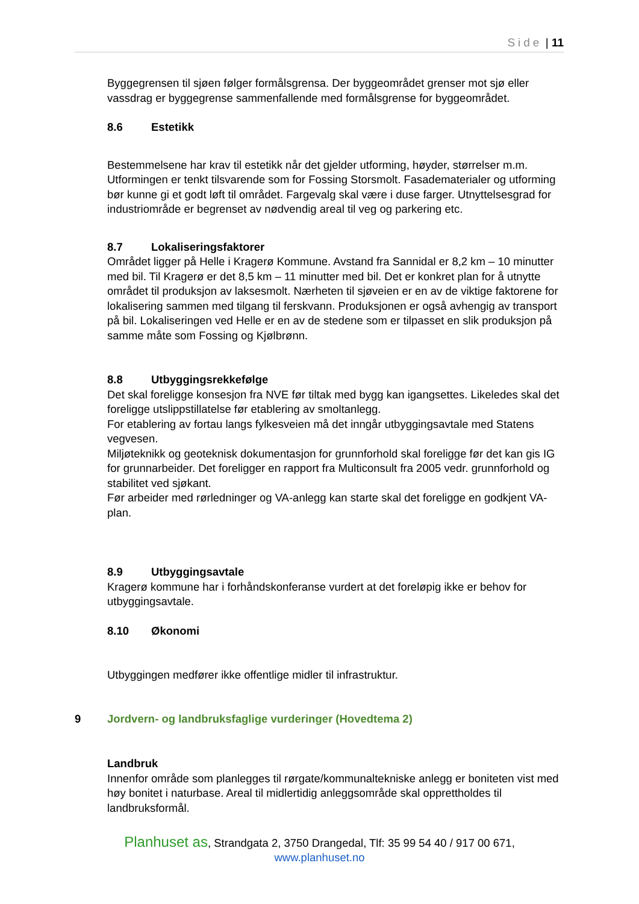Side | 11
Byggegrensen til sjøen følger formålsgrensa. Der byggeområdet grenser mot sjø eller vassdrag er byggegrense sammenfallende med formålsgrense for byggeområdet.
8.6 Estetikk
Bestemmelsene har krav til estetikk når det gjelder utforming, høyder, størrelser m.m. Utformingen er tenkt tilsvarende som for Fossing Storsmolt. Fasadematerialer og utforming bør kunne gi et godt løft til området. Fargevalg skal være i duse farger. Utnyttelsesgrad for industriområde er begrenset av nødvendig areal til veg og parkering etc.
8.7 Lokaliseringsfaktorer
Området ligger på Helle i Kragerø Kommune. Avstand fra Sannidal er 8,2 km – 10 minutter med bil. Til Kragerø er det 8,5 km – 11 minutter med bil. Det er konkret plan for å utnytte området til produksjon av laksesmolt. Nærheten til sjøveien er en av de viktige faktorene for lokalisering sammen med tilgang til ferskvann. Produksjonen er også avhengig av transport på bil. Lokaliseringen ved Helle er en av de stedene som er tilpasset en slik produksjon på samme måte som Fossing og Kjølbrønn.
8.8 Utbyggingsrekkefølge
Det skal foreligge konsesjon fra NVE før tiltak med bygg kan igangsettes. Likeledes skal det foreligge utslippstillatelse før etablering av smoltanlegg.
For etablering av fortau langs fylkesveien må det inngår utbyggingsavtale med Statens vegvesen.
Miljøteknikk og geoteknisk dokumentasjon for grunnforhold skal foreligge før det kan gis IG for grunnarbeider. Det foreligger en rapport fra Multiconsult fra 2005 vedr. grunnforhold og stabilitet ved sjøkant.
Før arbeider med rørledninger og VA-anlegg kan starte skal det foreligge en godkjent VA-plan.
8.9 Utbyggingsavtale
Kragerø kommune har i forhåndskonferanse vurdert at det foreløpig ikke er behov for utbyggingsavtale.
8.10 Økonomi
Utbyggingen medfører ikke offentlige midler til infrastruktur.
9 Jordvern- og landbruksfaglige vurderinger (Hovedtema 2)
Landbruk
Innenfor område som planlegges til rørgate/kommunaltekniske anlegg er boniteten vist med høy bonitet i naturbase. Areal til midlertidig anleggsområde skal opprettholdes til landbruksformål.
Planhuset as, Strandgata 2, 3750 Drangedal, Tlf: 35 99 54 40 / 917 00 671,
www.planhuset.no